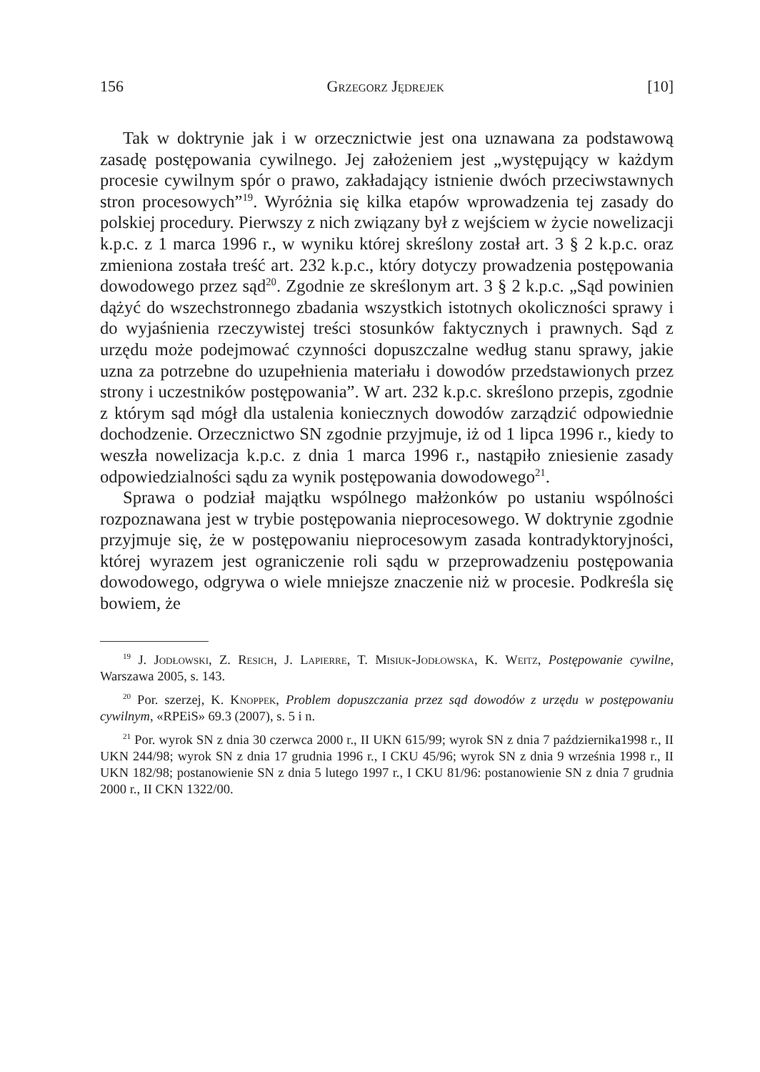156 Grzegorz Jędrejek [10]
Tak w doktrynie jak i w orzecznictwie jest ona uznawana za podstawową zasadę postępowania cywilnego. Jej założeniem jest „występujący w każdym procesie cywilnym spór o prawo, zakładający istnienie dwóch przeciwstawnych stron procesowych”<sup>19</sup>. Wyróżnia się kilka etapów wprowadzenia tej zasady do polskiej procedury. Pierwszy z nich związany był z wejściem w życie nowelizacji k.p.c. z 1 marca 1996 r., w wyniku której skreślony został art. 3 § 2 k.p.c. oraz zmieniona została treść art. 232 k.p.c., który dotyczy prowadzenia postępowania dowodowego przez sąd<sup>20</sup>. Zgodnie ze skreślonym art. 3 § 2 k.p.c. „Sąd powinien dążyć do wszechstronnego zbadania wszystkich istotnych okoliczności sprawy i do wyjaśnienia rzeczywistej treści stosunków faktycznych i prawnych. Sąd z urzędu może podejmować czynności dopuszczalne według stanu sprawy, jakie uzna za potrzebne do uzupełnienia materiału i dowodów przedstawionych przez strony i uczestników postępowania”. W art. 232 k.p.c. skreślono przepis, zgodnie z którym sąd mógł dla ustalenia koniecznych dowodów zarządzić odpowiednie dochodzenie. Orzecznictwo SN zgodnie przyjmuje, iż od 1 lipca 1996 r., kiedy to weszła nowelizacja k.p.c. z dnia 1 marca 1996 r., nastąpiło zniesienie zasady odpowiedzialności sądu za wynik postępowania dowodowego<sup>21</sup>.
Sprawa o podział majątku wspólnego małżonków po ustaniu wspólności rozpoznawana jest w trybie postępowania nieprocesowego. W doktrynie zgodnie przyjmuje się, że w postępowaniu nieprocesowym zasada kontradyktoryjności, której wyrazem jest ograniczenie roli sądu w przeprowadzeniu postępowania dowodowego, odgrywa o wiele mniejsze znaczenie niż w procesie. Podkreśla się bowiem, że
<sup>19</sup> J. Jodłowski, Z. Resich, J. Lapierre, T. Misiuk-Jodłowska, K. Weitz, Postępowanie cywilne, Warszawa 2005, s. 143.
<sup>20</sup> Por. szerzej, K. Knoppek, Problem dopuszczania przez sąd dowodów z urzędu w postępowaniu cywilnym, «RPEiS» 69.3 (2007), s. 5 i n.
<sup>21</sup> Por. wyrok SN z dnia 30 czerwca 2000 r., II UKN 615/99; wyrok SN z dnia 7 października1998 r., II UKN 244/98; wyrok SN z dnia 17 grudnia 1996 r., I CKU 45/96; wyrok SN z dnia 9 września 1998 r., II UKN 182/98; postanowienie SN z dnia 5 lutego 1997 r., I CKU 81/96: postanowienie SN z dnia 7 grudnia 2000 r., II CKN 1322/00.